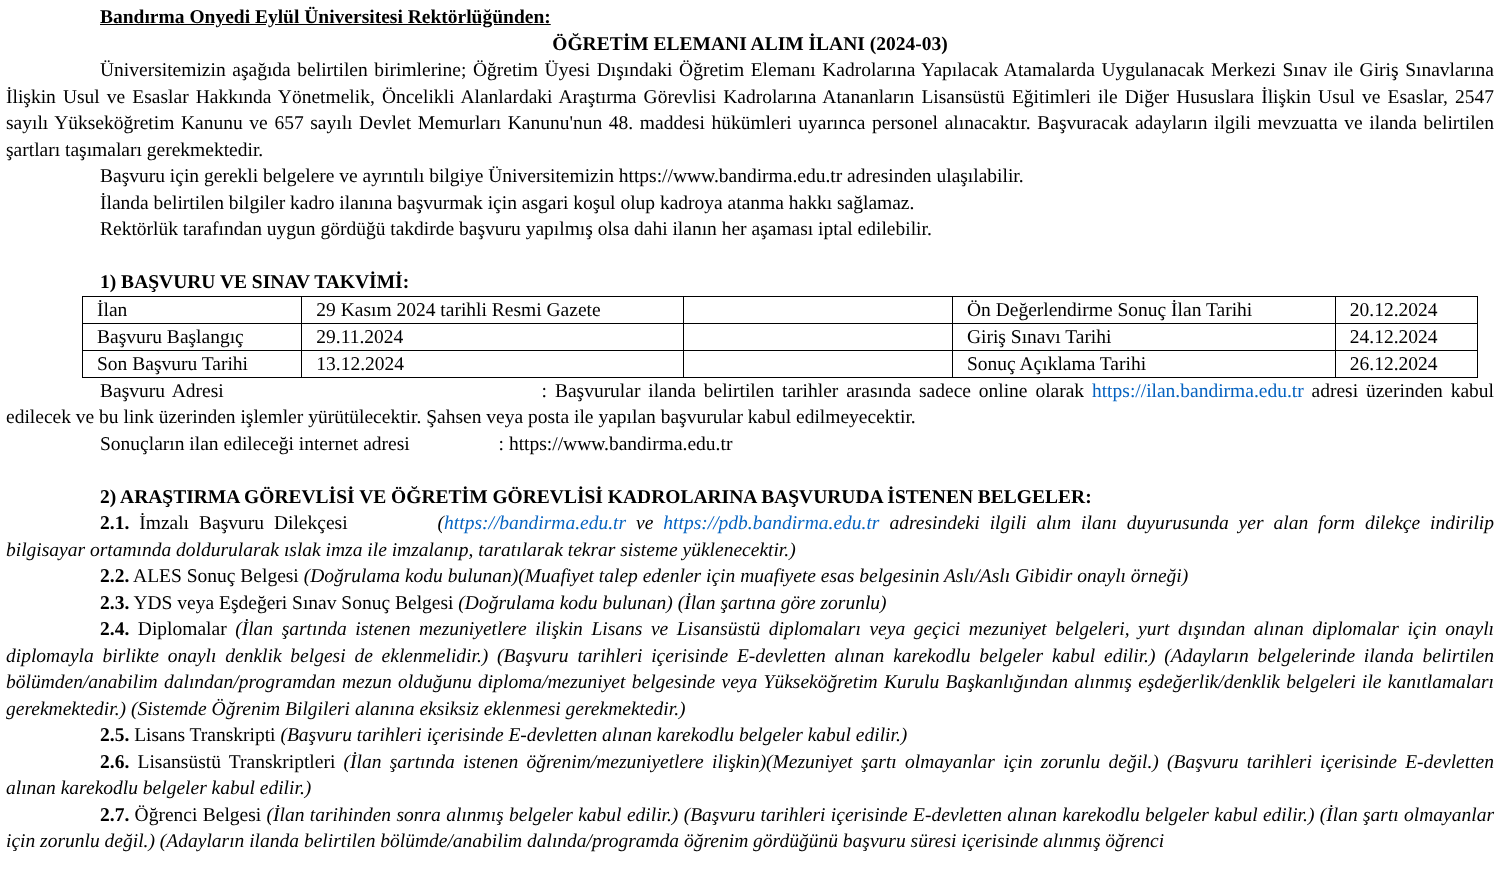Bandırma Onyedi Eylül Üniversitesi Rektörlüğünden:
ÖĞRETİM ELEMANI ALIM İLANI (2024-03)
Üniversitemizin aşağıda belirtilen birimlerine; Öğretim Üyesi Dışındaki Öğretim Elemanı Kadrolarına Yapılacak Atamalarda Uygulanacak Merkezi Sınav ile Giriş Sınavlarına İlişkin Usul ve Esaslar Hakkında Yönetmelik, Öncelikli Alanlardaki Araştırma Görevlisi Kadrolarına Atananların Lisansüstü Eğitimleri ile Diğer Hususlara İlişkin Usul ve Esaslar, 2547 sayılı Yükseköğretim Kanunu ve 657 sayılı Devlet Memurları Kanunu'nun 48. maddesi hükümleri uyarınca personel alınacaktır. Başvuracak adayların ilgili mevzuatta ve ilanda belirtilen şartları taşımaları gerekmektedir.
Başvuru için gerekli belgelere ve ayrıntılı bilgiye Üniversitemizin https://www.bandirma.edu.tr adresinden ulaşılabilir.
İlanda belirtilen bilgiler kadro ilanına başvurmak için asgari koşul olup kadroya atanma hakkı sağlamaz.
Rektörlük tarafından uygun gördüğü takdirde başvuru yapılmış olsa dahi ilanın her aşaması iptal edilebilir.
1) BAŞVURU VE SINAV TAKVİMİ:
| İlan | 29 Kasım 2024 tarihli Resmi Gazete | | Ön Değerlendirme Sonuç İlan Tarihi | 20.12.2024 |
| Başvuru Başlangıç | 29.11.2024 | | Giriş Sınavı Tarihi | 24.12.2024 |
| Son Başvuru Tarihi | 13.12.2024 | | Sonuç Açıklama Tarihi | 26.12.2024 |
Başvuru Adresi : Başvurular ilanda belirtilen tarihler arasında sadece online olarak https://ilan.bandirma.edu.tr adresi üzerinden kabul edilecek ve bu link üzerinden işlemler yürütülecektir. Şahsen veya posta ile yapılan başvurular kabul edilmeyecektir.
Sonuçların ilan edileceği internet adresi : https://www.bandirma.edu.tr
2) ARAŞTIRMA GÖREVLİSİ VE ÖĞRETİM GÖREVLİSİ KADROLARINA BAŞVURUDA İSTENEN BELGELER:
2.1. İmzalı Başvuru Dilekçesi (https://bandirma.edu.tr ve https://pdb.bandirma.edu.tr adresindeki ilgili alım ilanı duyurusunda yer alan form dilekçe indirilip bilgisayar ortamında doldurularak ıslak imza ile imzalanıp, taratılarak tekrar sisteme yüklenecektir.)
2.2. ALES Sonuç Belgesi (Doğrulama kodu bulunan)(Muafiyet talep edenler için muafiyete esas belgesinin Aslı/Aslı Gibidir onaylı örneği)
2.3. YDS veya Eşdeğeri Sınav Sonuç Belgesi (Doğrulama kodu bulunan) (İlan şartına göre zorunlu)
2.4. Diplomalar (İlan şartında istenen mezuniyetlere ilişkin Lisans ve Lisansüstü diplomaları veya geçici mezuniyet belgeleri, yurt dışından alınan diplomalar için onaylı diplomayla birlikte onaylı denklik belgesi de eklenmelidir.) (Başvuru tarihleri içerisinde E-devletten alınan karekodlu belgeler kabul edilir.) (Adayların belgelerinde ilanda belirtilen bölümden/anabilim dalından/programdan mezun olduğunu diploma/mezuniyet belgesinde veya Yükseköğretim Kurulu Başkanlığından alınmış eşdeğerlik/denklik belgeleri ile kanıtlamaları gerekmektedir.) (Sistemde Öğrenim Bilgileri alanına eksiksiz eklenmesi gerekmektedir.)
2.5. Lisans Transkripti (Başvuru tarihleri içerisinde E-devletten alınan karekodlu belgeler kabul edilir.)
2.6. Lisansüstü Transkriptleri (İlan şartında istenen öğrenim/mezuniyetlere ilişkin)(Mezuniyet şartı olmayanlar için zorunlu değil.) (Başvuru tarihleri içerisinde E-devletten alınan karekodlu belgeler kabul edilir.)
2.7. Öğrenci Belgesi (İlan tarihinden sonra alınmış belgeler kabul edilir.) (Başvuru tarihleri içerisinde E-devletten alınan karekodlu belgeler kabul edilir.) (İlan şartı olmayanlar için zorunlu değil.) (Adayların ilanda belirtilen bölümde/anabilim dalında/programda öğrenim gördüğünü başvuru süresi içerisinde alınmış öğrenci